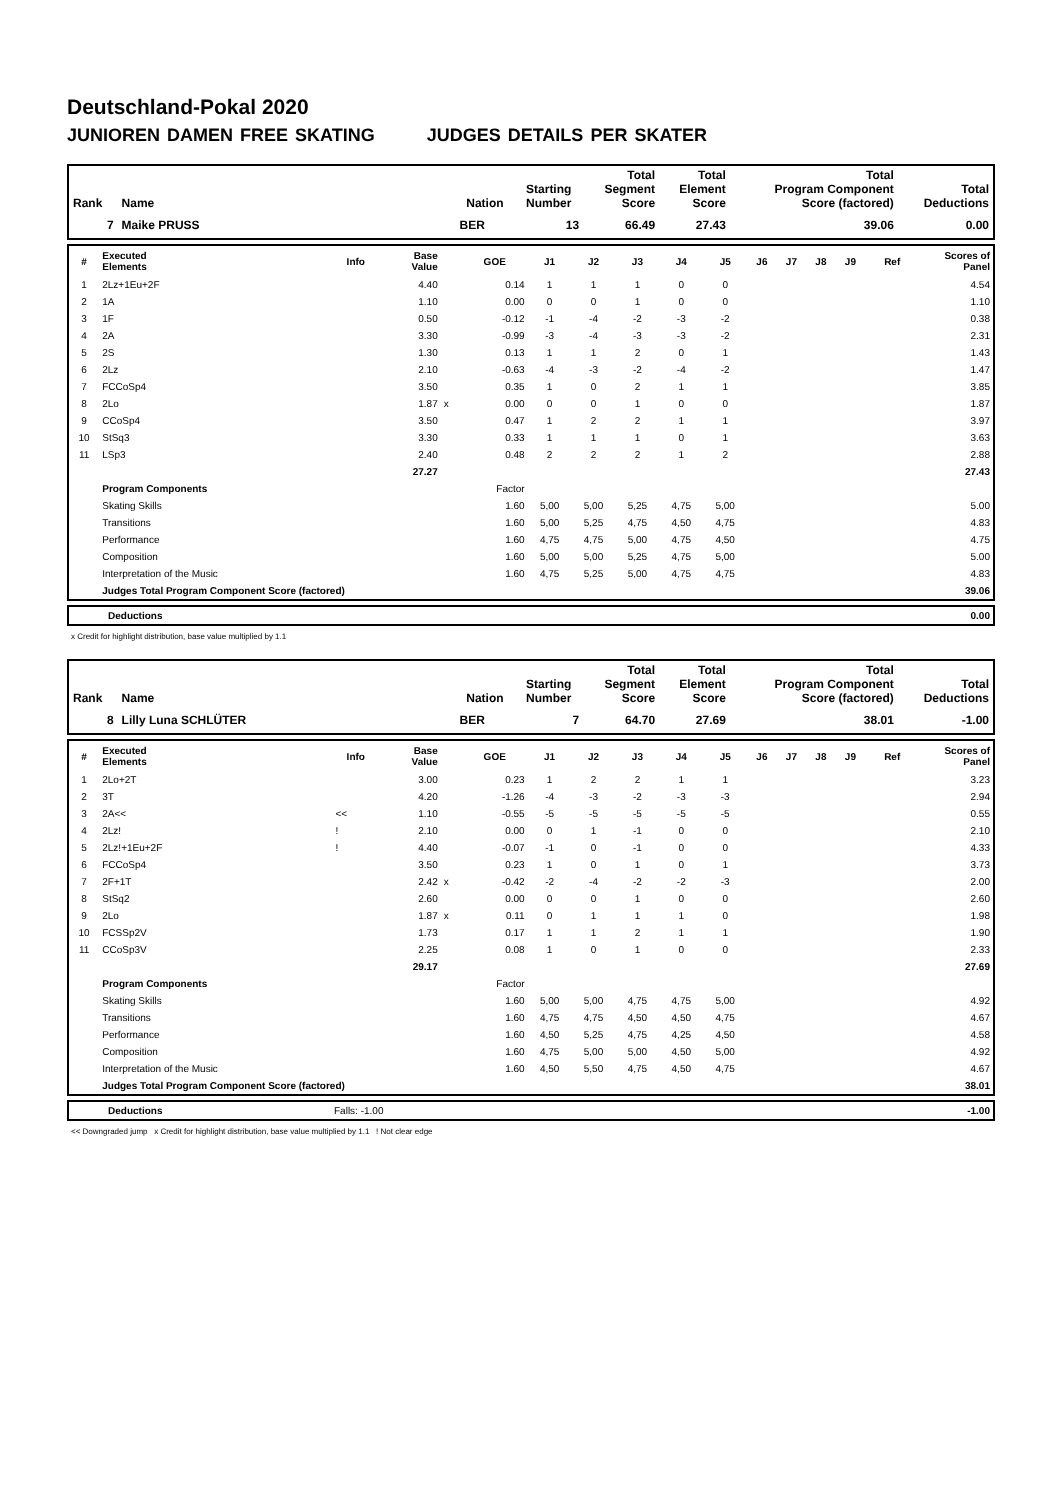Deutschland-Pokal 2020
JUNIOREN DAMEN FREE SKATING JUDGES DETAILS PER SKATER
| Rank | Name | Nation | Starting Number | Total Segment Score | Total Element Score | Total Program Component Score (factored) | Total Deductions |
| --- | --- | --- | --- | --- | --- | --- | --- |
| 7 | Maike PRUSS | BER | 13 | 66.49 | 27.43 | 39.06 | 0.00 |
| # | Executed Elements | Info | Base Value | | GOE | J1 | J2 | J3 | J4 | J5 | J6 | J7 | J8 | J9 | Ref | Scores of Panel |
| --- | --- | --- | --- | --- | --- | --- | --- | --- | --- | --- | --- | --- | --- | --- | --- | --- |
| 1 | 2Lz+1Eu+2F | | 4.40 | | 0.14 | 1 | 1 | 1 | 0 | 0 | | | | | | 4.54 |
| 2 | 1A | | 1.10 | | 0.00 | 0 | 0 | 1 | 0 | 0 | | | | | | 1.10 |
| 3 | 1F | | 0.50 | | -0.12 | -1 | -4 | -2 | -3 | -2 | | | | | | 0.38 |
| 4 | 2A | | 3.30 | | -0.99 | -3 | -4 | -3 | -3 | -2 | | | | | | 2.31 |
| 5 | 2S | | 1.30 | | 0.13 | 1 | 1 | 2 | 0 | 1 | | | | | | 1.43 |
| 6 | 2Lz | | 2.10 | | -0.63 | -4 | -3 | -2 | -4 | -2 | | | | | | 1.47 |
| 7 | FCCoSp4 | | 3.50 | | 0.35 | 1 | 0 | 2 | 1 | 1 | | | | | | 3.85 |
| 8 | 2Lo | | 1.87 | x | 0.00 | 0 | 0 | 1 | 0 | 0 | | | | | | 1.87 |
| 9 | CCoSp4 | | 3.50 | | 0.47 | 1 | 2 | 2 | 1 | 1 | | | | | | 3.97 |
| 10 | StSq3 | | 3.30 | | 0.33 | 1 | 1 | 1 | 0 | 1 | | | | | | 3.63 |
| 11 | LSp3 | | 2.40 | | 0.48 | 2 | 2 | 2 | 1 | 2 | | | | | | 2.88 |
| | | | 27.27 | | | | | | | | | | | | | 27.43 |
| | Program Components | | | | Factor | | | | | | | | | | | |
| | Skating Skills | | | | 1.60 | 5,00 | 5,00 | 5,25 | 4,75 | 5,00 | | | | | | 5.00 |
| | Transitions | | | | 1.60 | 5,00 | 5,25 | 4,75 | 4,50 | 4,75 | | | | | | 4.83 |
| | Performance | | | | 1.60 | 4,75 | 4,75 | 5,00 | 4,75 | 4,50 | | | | | | 4.75 |
| | Composition | | | | 1.60 | 5,00 | 5,00 | 5,25 | 4,75 | 5,00 | | | | | | 5.00 |
| | Interpretation of the Music | | | | 1.60 | 4,75 | 5,25 | 5,00 | 4,75 | 4,75 | | | | | | 4.83 |
| | Judges Total Program Component Score (factored) | | | | | | | | | | | | | | | 39.06 |
| | Deductions | 0.00 |
x Credit for highlight distribution, base value multiplied by 1.1
| Rank | Name | Nation | Starting Number | Total Segment Score | Total Element Score | Total Program Component Score (factored) | Total Deductions |
| --- | --- | --- | --- | --- | --- | --- | --- |
| 8 | Lilly Luna SCHLÜTER | BER | 7 | 64.70 | 27.69 | 38.01 | -1.00 |
| # | Executed Elements | Info | Base Value | | GOE | J1 | J2 | J3 | J4 | J5 | J6 | J7 | J8 | J9 | Ref | Scores of Panel |
| --- | --- | --- | --- | --- | --- | --- | --- | --- | --- | --- | --- | --- | --- | --- | --- | --- |
| 1 | 2Lo+2T | | 3.00 | | 0.23 | 1 | 2 | 2 | 1 | 1 | | | | | | 3.23 |
| 2 | 3T | | 4.20 | | -1.26 | -4 | -3 | -2 | -3 | -3 | | | | | | 2.94 |
| 3 | 2A<< | << | 1.10 | | -0.55 | -5 | -5 | -5 | -5 | -5 | | | | | | 0.55 |
| 4 | 2Lz! | ! | 2.10 | | 0.00 | 0 | 1 | -1 | 0 | 0 | | | | | | 2.10 |
| 5 | 2Lz!+1Eu+2F | ! | 4.40 | | -0.07 | -1 | 0 | -1 | 0 | 0 | | | | | | 4.33 |
| 6 | FCCoSp4 | | 3.50 | | 0.23 | 1 | 0 | 1 | 0 | 1 | | | | | | 3.73 |
| 7 | 2F+1T | | 2.42 | x | -0.42 | -2 | -4 | -2 | -2 | -3 | | | | | | 2.00 |
| 8 | StSq2 | | 2.60 | | 0.00 | 0 | 0 | 1 | 0 | 0 | | | | | | 2.60 |
| 9 | 2Lo | | 1.87 | x | 0.11 | 0 | 1 | 1 | 1 | 0 | | | | | | 1.98 |
| 10 | FCSSp2V | | 1.73 | | 0.17 | 1 | 1 | 2 | 1 | 1 | | | | | | 1.90 |
| 11 | CCoSp3V | | 2.25 | | 0.08 | 1 | 0 | 1 | 0 | 0 | | | | | | 2.33 |
| | | | 29.17 | | | | | | | | | | | | | 27.69 |
| | Program Components | | | | Factor | | | | | | | | | | | |
| | Skating Skills | | | | 1.60 | 5,00 | 5,00 | 4,75 | 4,75 | 5,00 | | | | | | 4.92 |
| | Transitions | | | | 1.60 | 4,75 | 4,75 | 4,50 | 4,50 | 4,75 | | | | | | 4.67 |
| | Performance | | | | 1.60 | 4,50 | 5,25 | 4,75 | 4,25 | 4,50 | | | | | | 4.58 |
| | Composition | | | | 1.60 | 4,75 | 5,00 | 5,00 | 4,50 | 5,00 | | | | | | 4.92 |
| | Interpretation of the Music | | | | 1.60 | 4,50 | 5,50 | 4,75 | 4,50 | 4,75 | | | | | | 4.67 |
| | Judges Total Program Component Score (factored) | | | | | | | | | | | | | | | 38.01 |
| | Deductions | Falls: -1.00 | -1.00 |
<< Downgraded jump x Credit for highlight distribution, base value multiplied by 1.1 ! Not clear edge